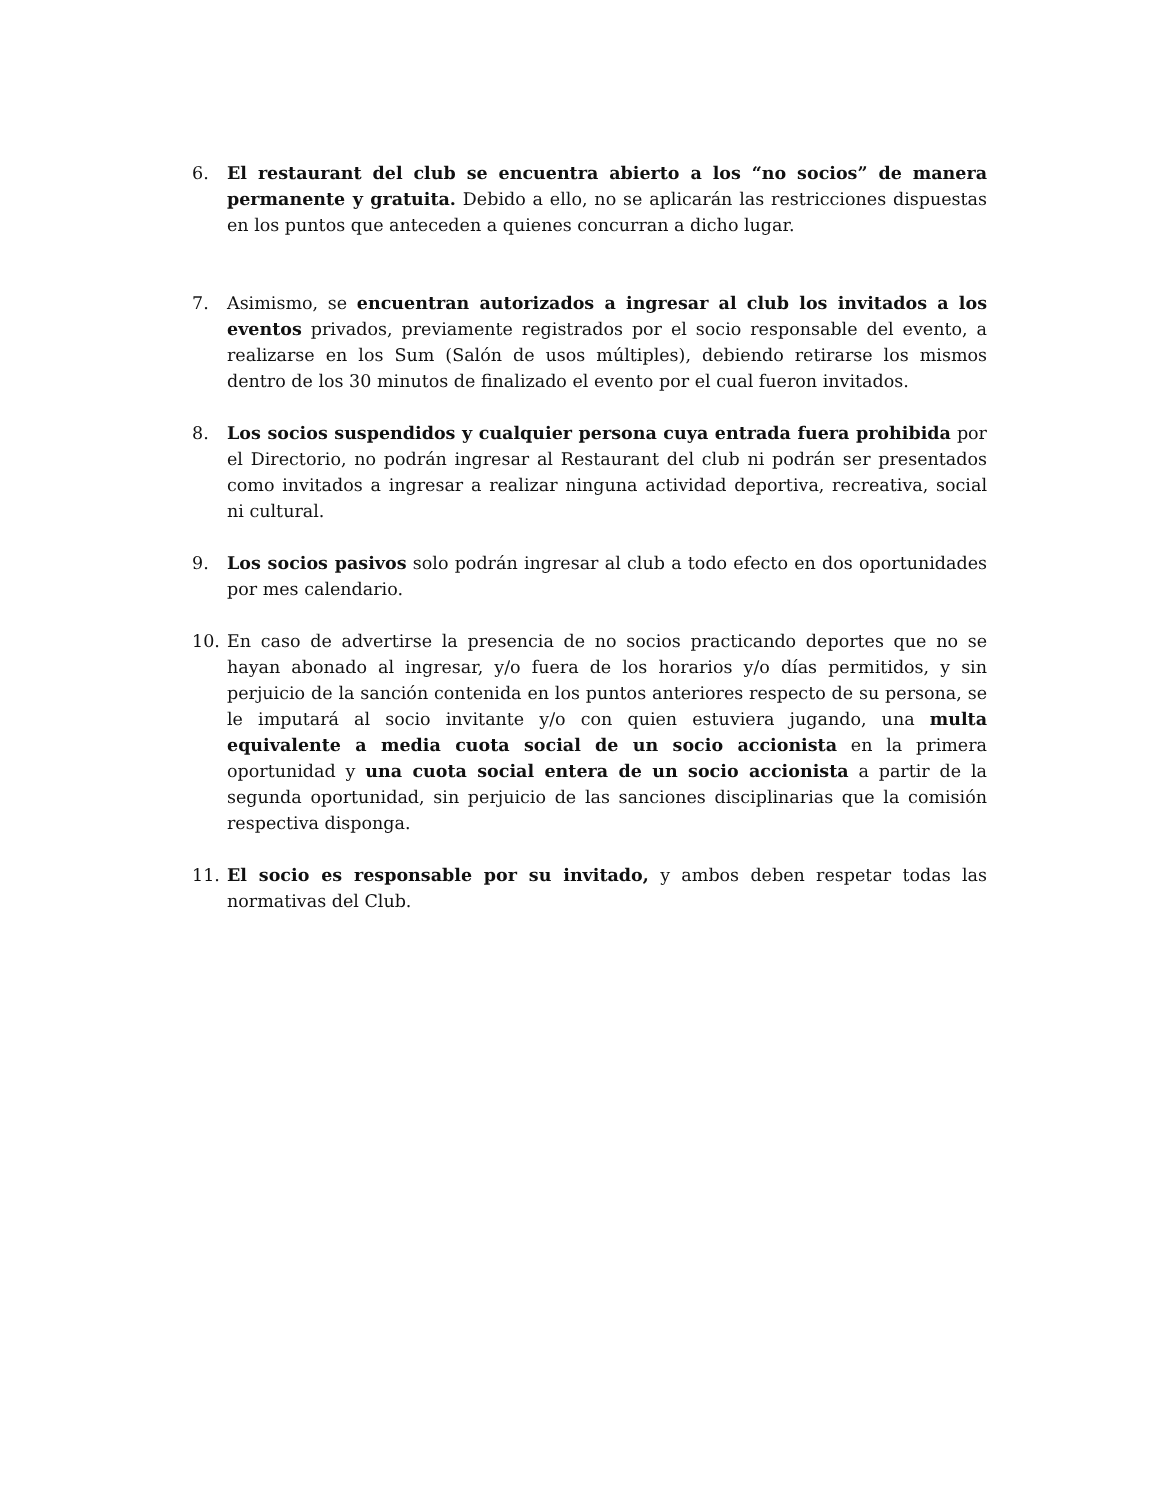6. El restaurant del club se encuentra abierto a los “no socios” de manera permanente y gratuita. Debido a ello, no se aplicarán las restricciones dispuestas en los puntos que anteceden a quienes concurran a dicho lugar.
7. Asimismo, se encuentran autorizados a ingresar al club los invitados a los eventos privados, previamente registrados por el socio responsable del evento, a realizarse en los Sum (Salón de usos múltiples), debiendo retirarse los mismos dentro de los 30 minutos de finalizado el evento por el cual fueron invitados.
8. Los socios suspendidos y cualquier persona cuya entrada fuera prohibida por el Directorio, no podrán ingresar al Restaurant del club ni podrán ser presentados como invitados a ingresar a realizar ninguna actividad deportiva, recreativa, social ni cultural.
9. Los socios pasivos solo podrán ingresar al club a todo efecto en dos oportunidades por mes calendario.
10. En caso de advertirse la presencia de no socios practicando deportes que no se hayan abonado al ingresar, y/o fuera de los horarios y/o días permitidos, y sin perjuicio de la sanción contenida en los puntos anteriores respecto de su persona, se le imputará al socio invitante y/o con quien estuviera jugando, una multa equivalente a media cuota social de un socio accionista en la primera oportunidad y una cuota social entera de un socio accionista a partir de la segunda oportunidad, sin perjuicio de las sanciones disciplinarias que la comisión respectiva disponga.
11. El socio es responsable por su invitado, y ambos deben respetar todas las normativas del Club.